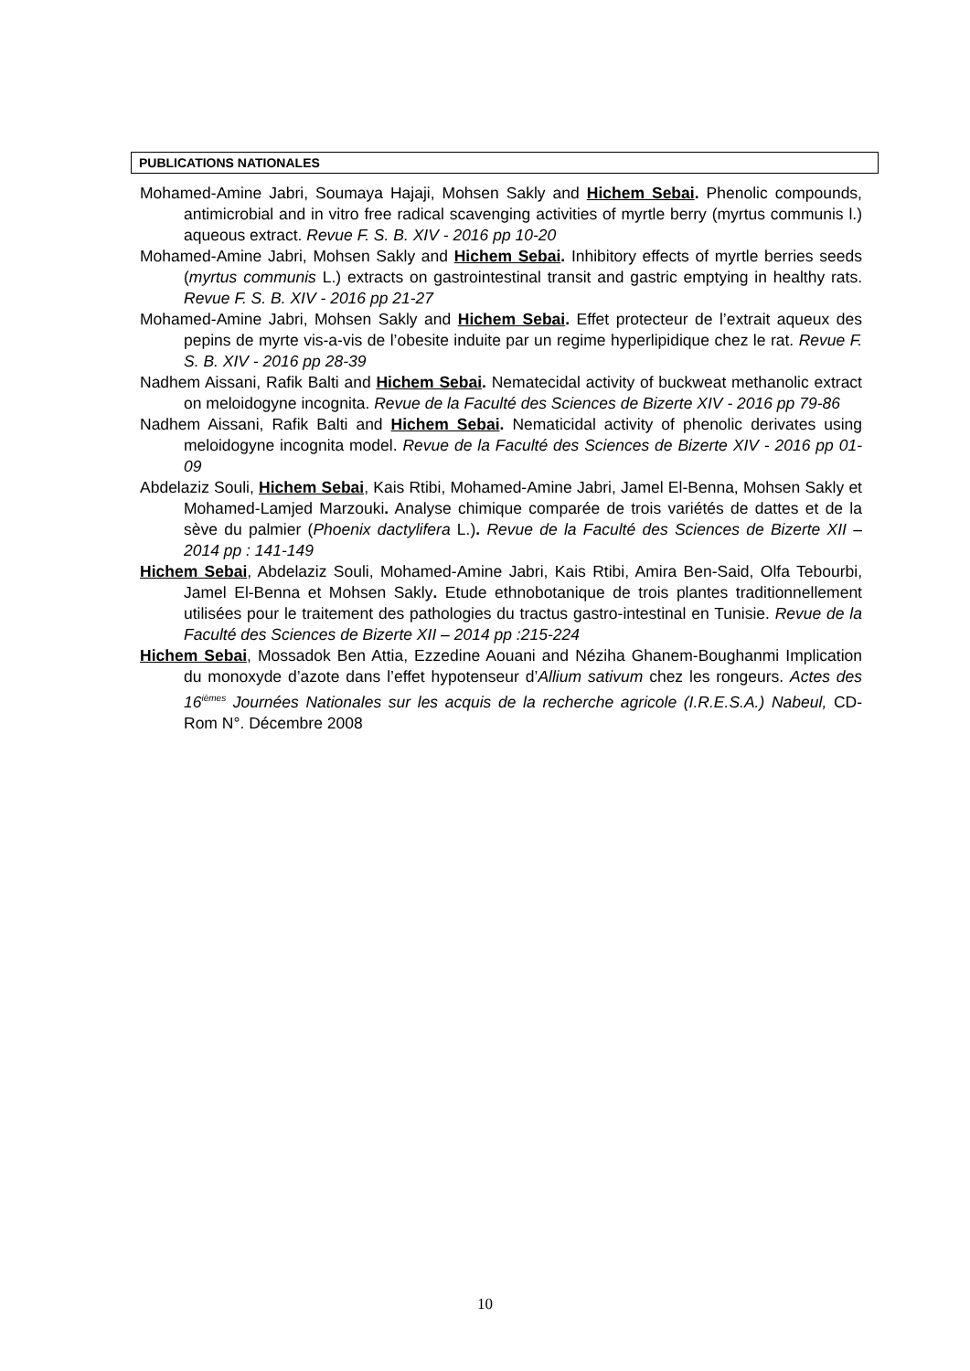PUBLICATIONS NATIONALES
Mohamed-Amine Jabri, Soumaya Hajaji, Mohsen Sakly and Hichem Sebai. Phenolic compounds, antimicrobial and in vitro free radical scavenging activities of myrtle berry (myrtus communis l.) aqueous extract. Revue F. S. B. XIV - 2016 pp 10-20
Mohamed-Amine Jabri, Mohsen Sakly and Hichem Sebai. Inhibitory effects of myrtle berries seeds (myrtus communis L.) extracts on gastrointestinal transit and gastric emptying in healthy rats. Revue F. S. B. XIV - 2016 pp 21-27
Mohamed-Amine Jabri, Mohsen Sakly and Hichem Sebai. Effet protecteur de l’extrait aqueux des pepins de myrte vis-a-vis de l’obesite induite par un regime hyperlipidique chez le rat. Revue F. S. B. XIV - 2016 pp 28-39
Nadhem Aissani, Rafik Balti and Hichem Sebai. Nematecidal activity of buckweat methanolic extract on meloidogyne incognita. Revue de la Faculté des Sciences de Bizerte XIV - 2016 pp 79-86
Nadhem Aissani, Rafik Balti and Hichem Sebai. Nematicidal activity of phenolic derivates using meloidogyne incognita model. Revue de la Faculté des Sciences de Bizerte XIV - 2016 pp 01-09
Abdelaziz Souli, Hichem Sebai, Kais Rtibi, Mohamed-Amine Jabri, Jamel El-Benna, Mohsen Sakly et Mohamed-Lamjed Marzouki. Analyse chimique comparée de trois variétés de dattes et de la sève du palmier (Phoenix dactylifera L.). Revue de la Faculté des Sciences de Bizerte XII – 2014 pp : 141-149
Hichem Sebai, Abdelaziz Souli, Mohamed-Amine Jabri, Kais Rtibi, Amira Ben-Said, Olfa Tebourbi, Jamel El-Benna et Mohsen Sakly. Etude ethnobotanique de trois plantes traditionnellement utilisées pour le traitement des pathologies du tractus gastro-intestinal en Tunisie. Revue de la Faculté des Sciences de Bizerte XII – 2014 pp :215-224
Hichem Sebai, Mossadok Ben Attia, Ezzedine Aouani and Néziha Ghanem-Boughanmi Implication du monoxyde d’azote dans l’effet hypotenseur d’Allium sativum chez les rongeurs. Actes des 16<sup>ièmes</sup> Journées Nationales sur les acquis de la recherche agricole (I.R.E.S.A.) Nabeul, CD-Rom N°. Décembre 2008
10